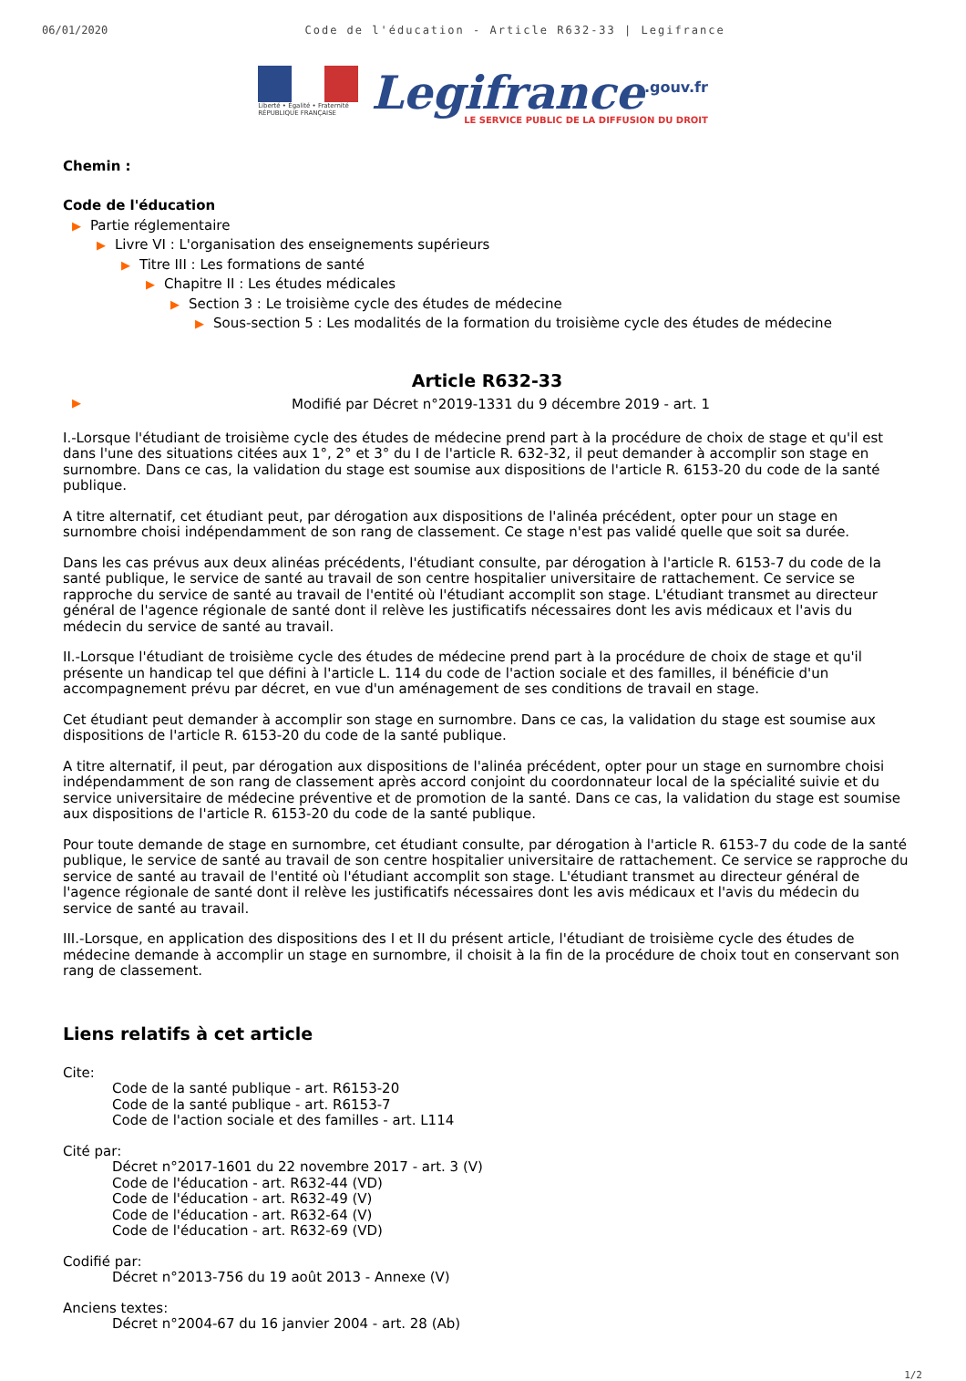06/01/2020 Code de l'éducation - Article R632-33 | Legifrance
Liberté • Égalité • Fraternité
RÉPUBLIQUE FRANÇAISE
Legifrance<sup>.gouv.fr</sup>
LE SERVICE PUBLIC DE LA DIFFUSION DU DROIT
Chemin :
Code de l'éducation
▶ Partie réglementaire
▶ Livre VI : L'organisation des enseignements supérieurs
▶ Titre III : Les formations de santé
▶ Chapitre II : Les études médicales
▶ Section 3 : Le troisième cycle des études de médecine
▶ Sous-section 5 : Les modalités de la formation du troisième cycle des études de médecine
Article R632-33
▶ Modifié par Décret n°2019-1331 du 9 décembre 2019 - art. 1
I.-Lorsque l'étudiant de troisième cycle des études de médecine prend part à la procédure de choix de stage et qu'il est dans l'une des situations citées aux 1°, 2° et 3° du I de l'article R. 632-32, il peut demander à accomplir son stage en surnombre. Dans ce cas, la validation du stage est soumise aux dispositions de l'article R. 6153-20 du code de la santé publique.
A titre alternatif, cet étudiant peut, par dérogation aux dispositions de l'alinéa précédent, opter pour un stage en surnombre choisi indépendamment de son rang de classement. Ce stage n'est pas validé quelle que soit sa durée.
Dans les cas prévus aux deux alinéas précédents, l'étudiant consulte, par dérogation à l'article R. 6153-7 du code de la santé publique, le service de santé au travail de son centre hospitalier universitaire de rattachement. Ce service se rapproche du service de santé au travail de l'entité où l'étudiant accomplit son stage. L'étudiant transmet au directeur général de l'agence régionale de santé dont il relève les justificatifs nécessaires dont les avis médicaux et l'avis du médecin du service de santé au travail.
II.-Lorsque l'étudiant de troisième cycle des études de médecine prend part à la procédure de choix de stage et qu'il présente un handicap tel que défini à l'article L. 114 du code de l'action sociale et des familles, il bénéficie d'un accompagnement prévu par décret, en vue d'un aménagement de ses conditions de travail en stage.
Cet étudiant peut demander à accomplir son stage en surnombre. Dans ce cas, la validation du stage est soumise aux dispositions de l'article R. 6153-20 du code de la santé publique.
A titre alternatif, il peut, par dérogation aux dispositions de l'alinéa précédent, opter pour un stage en surnombre choisi indépendamment de son rang de classement après accord conjoint du coordonnateur local de la spécialité suivie et du service universitaire de médecine préventive et de promotion de la santé. Dans ce cas, la validation du stage est soumise aux dispositions de l'article R. 6153-20 du code de la santé publique.
Pour toute demande de stage en surnombre, cet étudiant consulte, par dérogation à l'article R. 6153-7 du code de la santé publique, le service de santé au travail de son centre hospitalier universitaire de rattachement. Ce service se rapproche du service de santé au travail de l'entité où l'étudiant accomplit son stage. L'étudiant transmet au directeur général de l'agence régionale de santé dont il relève les justificatifs nécessaires dont les avis médicaux et l'avis du médecin du service de santé au travail.
III.-Lorsque, en application des dispositions des I et II du présent article, l'étudiant de troisième cycle des études de médecine demande à accomplir un stage en surnombre, il choisit à la fin de la procédure de choix tout en conservant son rang de classement.
Liens relatifs à cet article
Cite:
Code de la santé publique - art. R6153-20
Code de la santé publique - art. R6153-7
Code de l'action sociale et des familles - art. L114
Cité par:
Décret n°2017-1601 du 22 novembre 2017 - art. 3 (V)
Code de l'éducation - art. R632-44 (VD)
Code de l'éducation - art. R632-49 (V)
Code de l'éducation - art. R632-64 (V)
Code de l'éducation - art. R632-69 (VD)
Codifié par:
Décret n°2013-756 du 19 août 2013 - Annexe (V)
Anciens textes:
Décret n°2004-67 du 16 janvier 2004 - art. 28 (Ab)
1/2